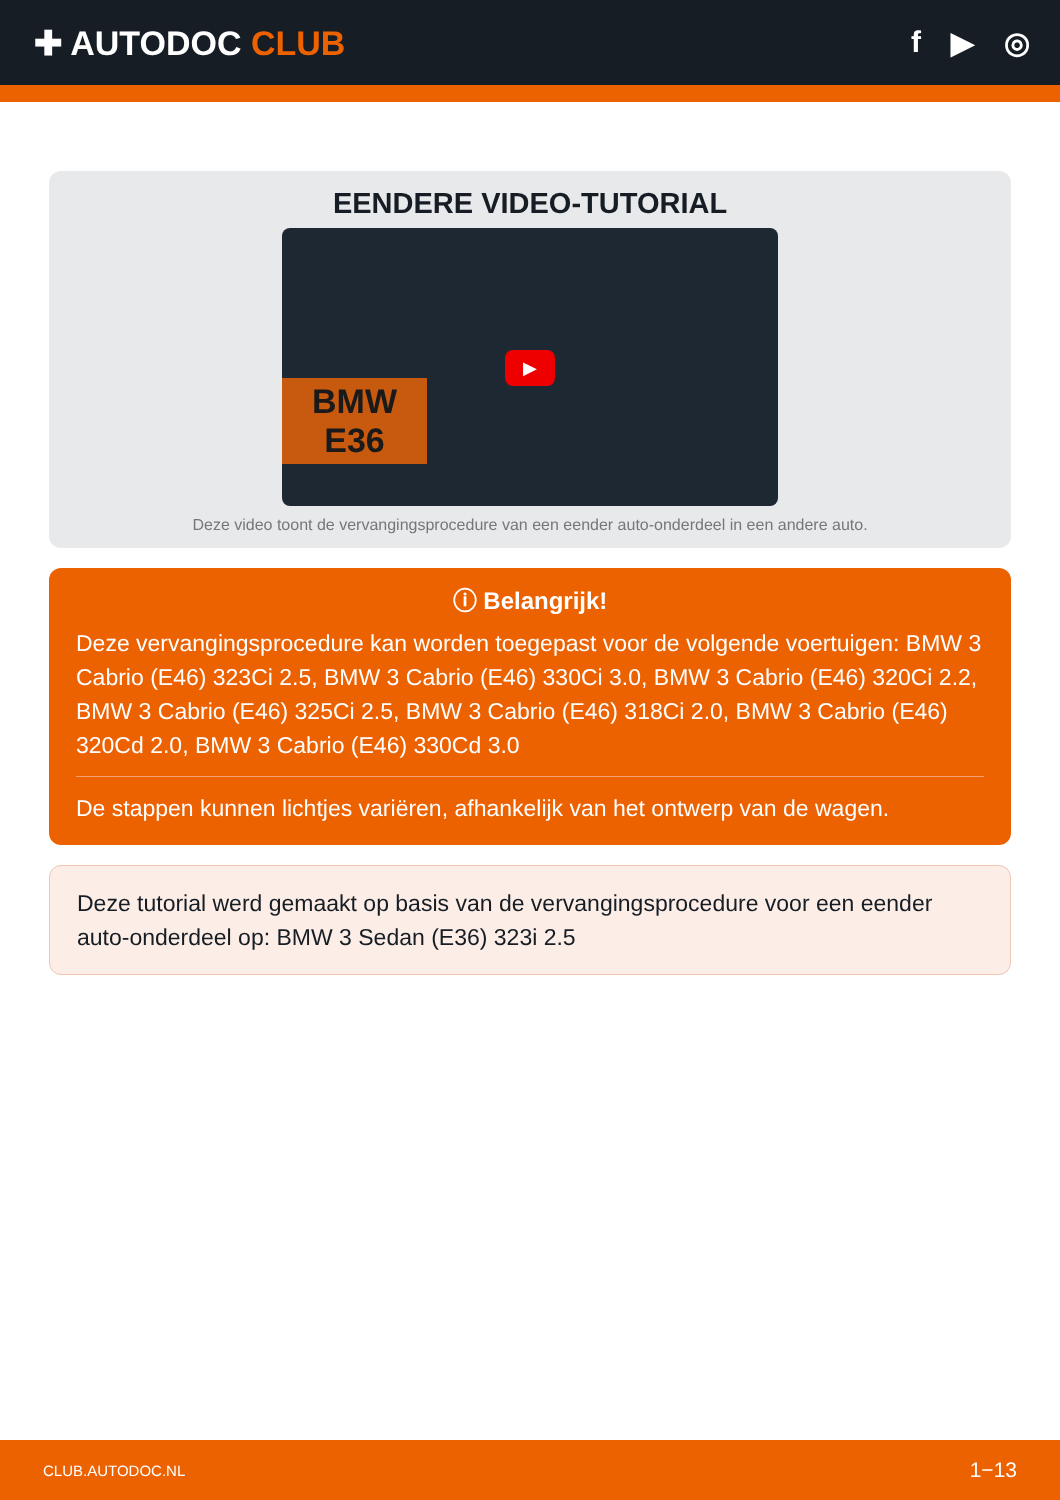✚ AUTODOC CLUB f ▶ ◎
EENDERE VIDEO-TUTORIAL
BMW
E36
▶
Deze video toont de vervangingsprocedure van een eender auto-onderdeel in een andere auto.
ⓘ Belangrijk!
Deze vervangingsprocedure kan worden toegepast voor de volgende voertuigen: BMW 3 Cabrio (E46) 323Ci 2.5, BMW 3 Cabrio (E46) 330Ci 3.0, BMW 3 Cabrio (E46) 320Ci 2.2, BMW 3 Cabrio (E46) 325Ci 2.5, BMW 3 Cabrio (E46) 318Ci 2.0, BMW 3 Cabrio (E46) 320Cd 2.0, BMW 3 Cabrio (E46) 330Cd 3.0
De stappen kunnen lichtjes variëren, afhankelijk van het ontwerp van de wagen.
Deze tutorial werd gemaakt op basis van de vervangingsprocedure voor een eender auto-onderdeel op: BMW 3 Sedan (E36) 323i 2.5
CLUB.AUTODOC.NL 1−13